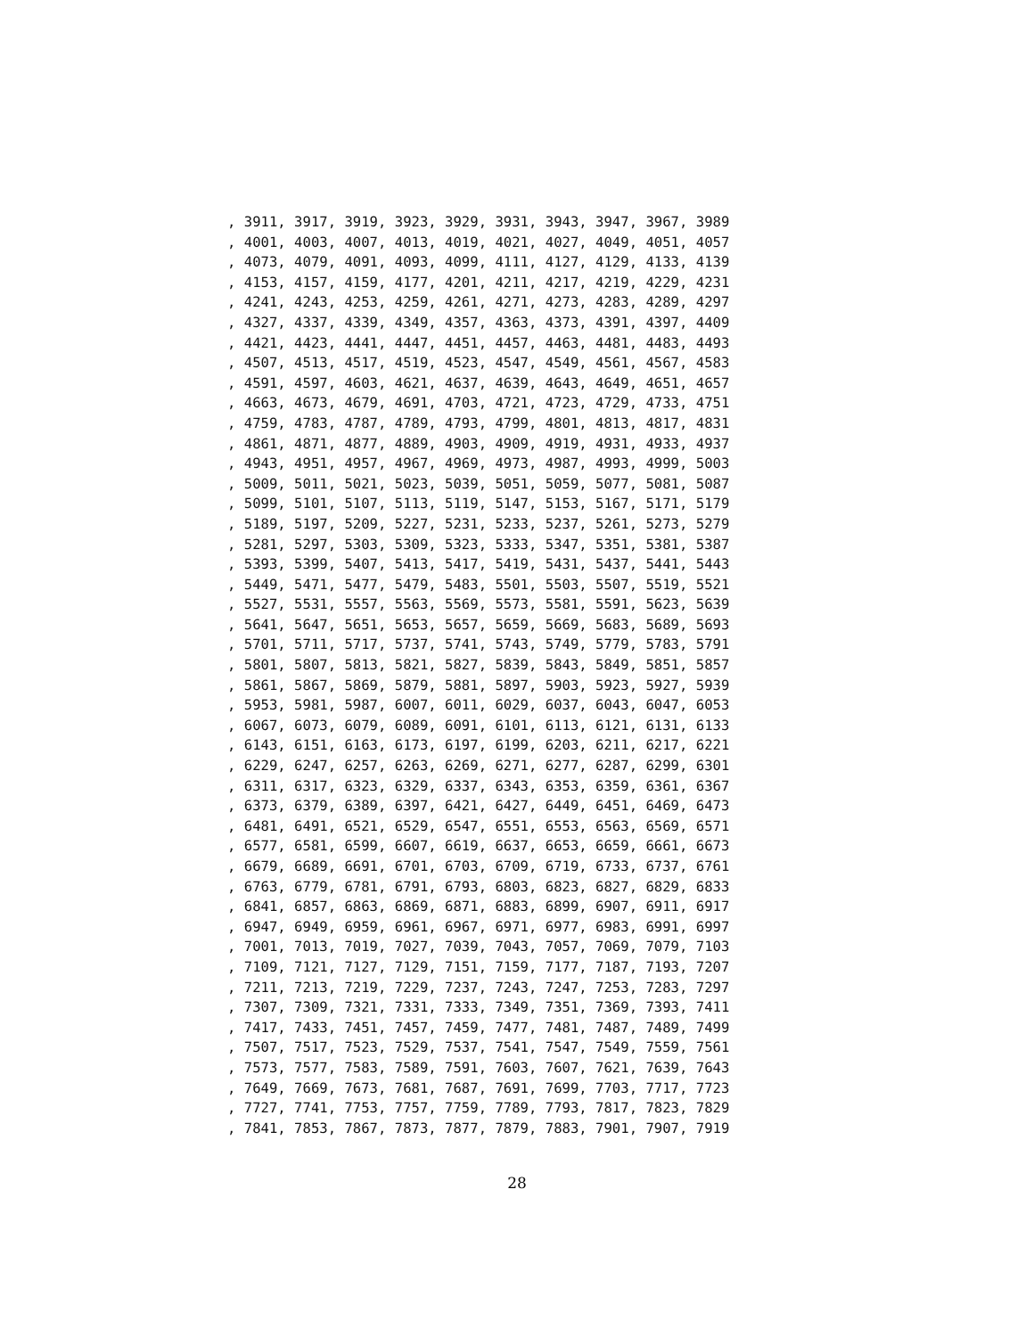, 3911, 3917, 3919, 3923, 3929, 3931, 3943, 3947, 3967, 3989
, 4001, 4003, 4007, 4013, 4019, 4021, 4027, 4049, 4051, 4057
, 4073, 4079, 4091, 4093, 4099, 4111, 4127, 4129, 4133, 4139
, 4153, 4157, 4159, 4177, 4201, 4211, 4217, 4219, 4229, 4231
, 4241, 4243, 4253, 4259, 4261, 4271, 4273, 4283, 4289, 4297
, 4327, 4337, 4339, 4349, 4357, 4363, 4373, 4391, 4397, 4409
, 4421, 4423, 4441, 4447, 4451, 4457, 4463, 4481, 4483, 4493
, 4507, 4513, 4517, 4519, 4523, 4547, 4549, 4561, 4567, 4583
, 4591, 4597, 4603, 4621, 4637, 4639, 4643, 4649, 4651, 4657
, 4663, 4673, 4679, 4691, 4703, 4721, 4723, 4729, 4733, 4751
, 4759, 4783, 4787, 4789, 4793, 4799, 4801, 4813, 4817, 4831
, 4861, 4871, 4877, 4889, 4903, 4909, 4919, 4931, 4933, 4937
, 4943, 4951, 4957, 4967, 4969, 4973, 4987, 4993, 4999, 5003
, 5009, 5011, 5021, 5023, 5039, 5051, 5059, 5077, 5081, 5087
, 5099, 5101, 5107, 5113, 5119, 5147, 5153, 5167, 5171, 5179
, 5189, 5197, 5209, 5227, 5231, 5233, 5237, 5261, 5273, 5279
, 5281, 5297, 5303, 5309, 5323, 5333, 5347, 5351, 5381, 5387
, 5393, 5399, 5407, 5413, 5417, 5419, 5431, 5437, 5441, 5443
, 5449, 5471, 5477, 5479, 5483, 5501, 5503, 5507, 5519, 5521
, 5527, 5531, 5557, 5563, 5569, 5573, 5581, 5591, 5623, 5639
, 5641, 5647, 5651, 5653, 5657, 5659, 5669, 5683, 5689, 5693
, 5701, 5711, 5717, 5737, 5741, 5743, 5749, 5779, 5783, 5791
, 5801, 5807, 5813, 5821, 5827, 5839, 5843, 5849, 5851, 5857
, 5861, 5867, 5869, 5879, 5881, 5897, 5903, 5923, 5927, 5939
, 5953, 5981, 5987, 6007, 6011, 6029, 6037, 6043, 6047, 6053
, 6067, 6073, 6079, 6089, 6091, 6101, 6113, 6121, 6131, 6133
, 6143, 6151, 6163, 6173, 6197, 6199, 6203, 6211, 6217, 6221
, 6229, 6247, 6257, 6263, 6269, 6271, 6277, 6287, 6299, 6301
, 6311, 6317, 6323, 6329, 6337, 6343, 6353, 6359, 6361, 6367
, 6373, 6379, 6389, 6397, 6421, 6427, 6449, 6451, 6469, 6473
, 6481, 6491, 6521, 6529, 6547, 6551, 6553, 6563, 6569, 6571
, 6577, 6581, 6599, 6607, 6619, 6637, 6653, 6659, 6661, 6673
, 6679, 6689, 6691, 6701, 6703, 6709, 6719, 6733, 6737, 6761
, 6763, 6779, 6781, 6791, 6793, 6803, 6823, 6827, 6829, 6833
, 6841, 6857, 6863, 6869, 6871, 6883, 6899, 6907, 6911, 6917
, 6947, 6949, 6959, 6961, 6967, 6971, 6977, 6983, 6991, 6997
, 7001, 7013, 7019, 7027, 7039, 7043, 7057, 7069, 7079, 7103
, 7109, 7121, 7127, 7129, 7151, 7159, 7177, 7187, 7193, 7207
, 7211, 7213, 7219, 7229, 7237, 7243, 7247, 7253, 7283, 7297
, 7307, 7309, 7321, 7331, 7333, 7349, 7351, 7369, 7393, 7411
, 7417, 7433, 7451, 7457, 7459, 7477, 7481, 7487, 7489, 7499
, 7507, 7517, 7523, 7529, 7537, 7541, 7547, 7549, 7559, 7561
, 7573, 7577, 7583, 7589, 7591, 7603, 7607, 7621, 7639, 7643
, 7649, 7669, 7673, 7681, 7687, 7691, 7699, 7703, 7717, 7723
, 7727, 7741, 7753, 7757, 7759, 7789, 7793, 7817, 7823, 7829
, 7841, 7853, 7867, 7873, 7877, 7879, 7883, 7901, 7907, 7919
28